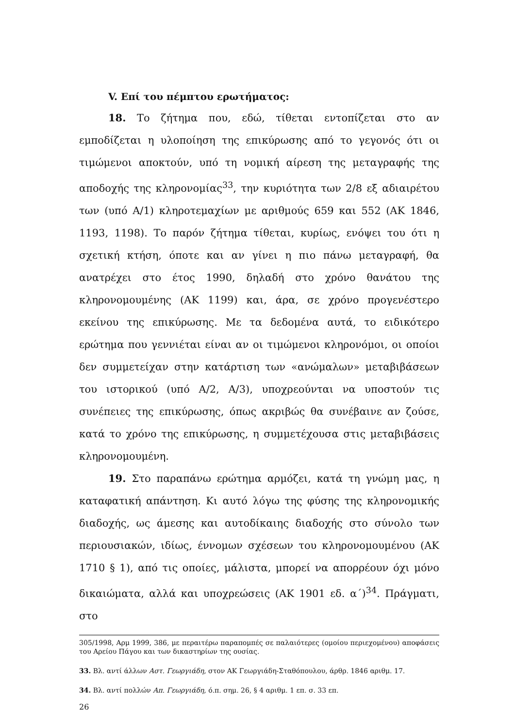V. Επί του πέμπτου ερωτήματος:
18. Το ζήτημα που, εδώ, τίθεται εντοπίζεται στο αν εμποδίζεται η υλοποίηση της επικύρωσης από το γεγονός ότι οι τιμώμενοι αποκτούν, υπό τη νομική αίρεση της μεταγραφής της αποδοχής της κληρονομίας<sup>33</sup>, την κυριότητα των 2/8 εξ αδιαιρέτου των (υπό Α/1) κληροτεμαχίων με αριθμούς 659 και 552 (ΑΚ 1846, 1193, 1198). Το παρόν ζήτημα τίθεται, κυρίως, ενόψει του ότι η σχετική κτήση, όποτε και αν γίνει η πιο πάνω μεταγραφή, θα ανατρέχει στο έτος 1990, δηλαδή στο χρόνο θανάτου της κληρονομουμένης (ΑΚ 1199) και, άρα, σε χρόνο προγενέστερο εκείνου της επικύρωσης. Με τα δεδομένα αυτά, το ειδικότερο ερώτημα που γεννιέται είναι αν οι τιμώμενοι κληρονόμοι, οι οποίοι δεν συμμετείχαν στην κατάρτιση των «ανώμαλων» μεταβιβάσεων του ιστορικού (υπό Α/2, Α/3), υποχρεούνται να υποστούν τις συνέπειες της επικύρωσης, όπως ακριβώς θα συνέβαινε αν ζούσε, κατά το χρόνο της επικύρωσης, η συμμετέχουσα στις μεταβιβάσεις κληρονομουμένη.
19. Στο παραπάνω ερώτημα αρμόζει, κατά τη γνώμη μας, η καταφατική απάντηση. Κι αυτό λόγω της φύσης της κληρονομικής διαδοχής, ως άμεσης και αυτοδίκαιης διαδοχής στο σύνολο των περιουσιακών, ιδίως, έννομων σχέσεων του κληρονομουμένου (ΑΚ 1710 § 1), από τις οποίες, μάλιστα, μπορεί να απορρέουν όχι μόνο δικαιώματα, αλλά και υποχρεώσεις (ΑΚ 1901 εδ. α΄)<sup>34</sup>. Πράγματι, στο
305/1998, Αρμ 1999, 386, με περαιτέρω παραπομπές σε παλαιότερες (ομοίου περιεχομένου) αποφάσεις του Αρείου Πάγου και των δικαστηρίων της ουσίας.
33. Βλ. αντί άλλων Αστ. Γεωργιάδη, στον ΑΚ Γεωργιάδη-Σταθόπουλου, άρθρ. 1846 αριθμ. 17.
34. Βλ. αντί πολλών Απ. Γεωργιάδη, ό.π. σημ. 26, § 4 αριθμ. 1 επ. σ. 33 επ.
26